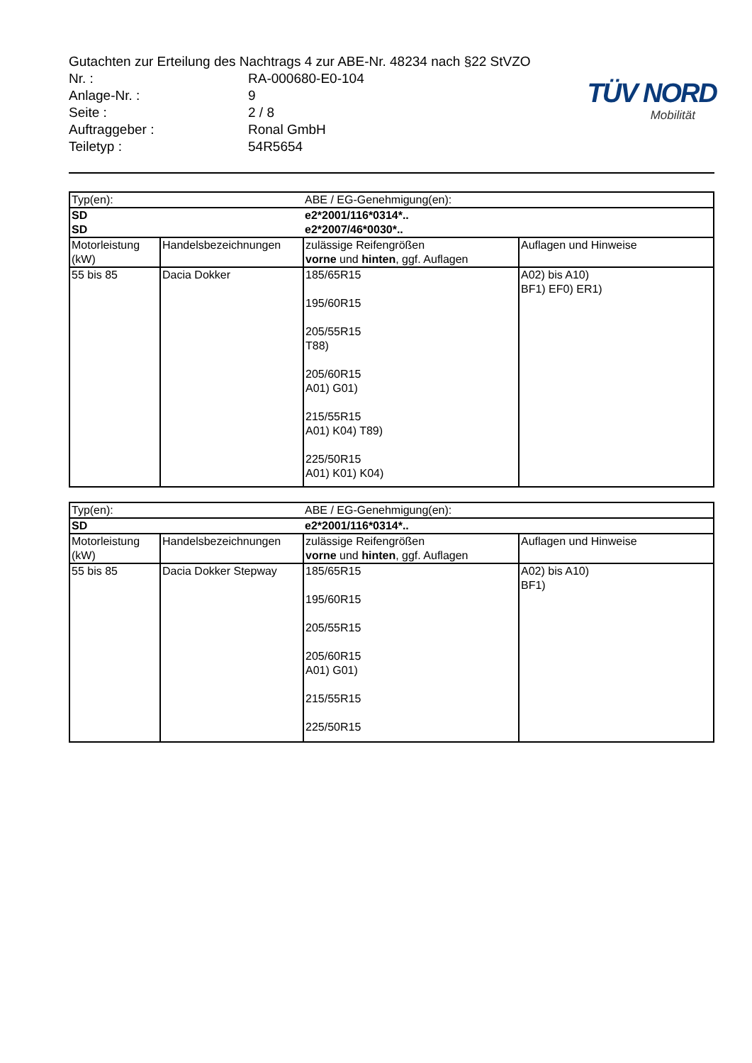TÜV NORD
Mobilität
Gutachten zur Erteilung des Nachtrags 4 zur ABE-Nr. 48234 nach §22 StVZO
Nr. : RA-000680-E0-104
Anlage-Nr. : 9
Seite : 2 / 8
Auftraggeber : Ronal GmbH
Teiletyp : 54R5654
| Typ(en): | | ABE / EG-Genehmigung(en): | |
| --- | --- | --- | --- |
| SD | | e2*2001/116*0314*.. | |
| SD | | e2*2007/46*0030*.. | |
| Motorleistung (kW) | Handelsbezeichnungen | zulässige Reifengrößen vorne und hinten , ggf. Auflagen | Auflagen und Hinweise |
| 55 bis 85 | Dacia Dokker | 185/65R15 195/60R15 205/55R15 T88) 205/60R15 A01) G01) 215/55R15 A01) K04) T89) 225/50R15 A01) K01) K04) | A02) bis A10) BF1) EF0) ER1) |
| Typ(en): | | ABE / EG-Genehmigung(en): | |
| --- | --- | --- | --- |
| SD | | e2*2001/116*0314*.. | |
| Motorleistung (kW) | Handelsbezeichnungen | zulässige Reifengrößen vorne und hinten , ggf. Auflagen | Auflagen und Hinweise |
| 55 bis 85 | Dacia Dokker Stepway | 185/65R15 195/60R15 205/55R15 205/60R15 A01) G01) 215/55R15 225/50R15 | A02) bis A10) BF1) |